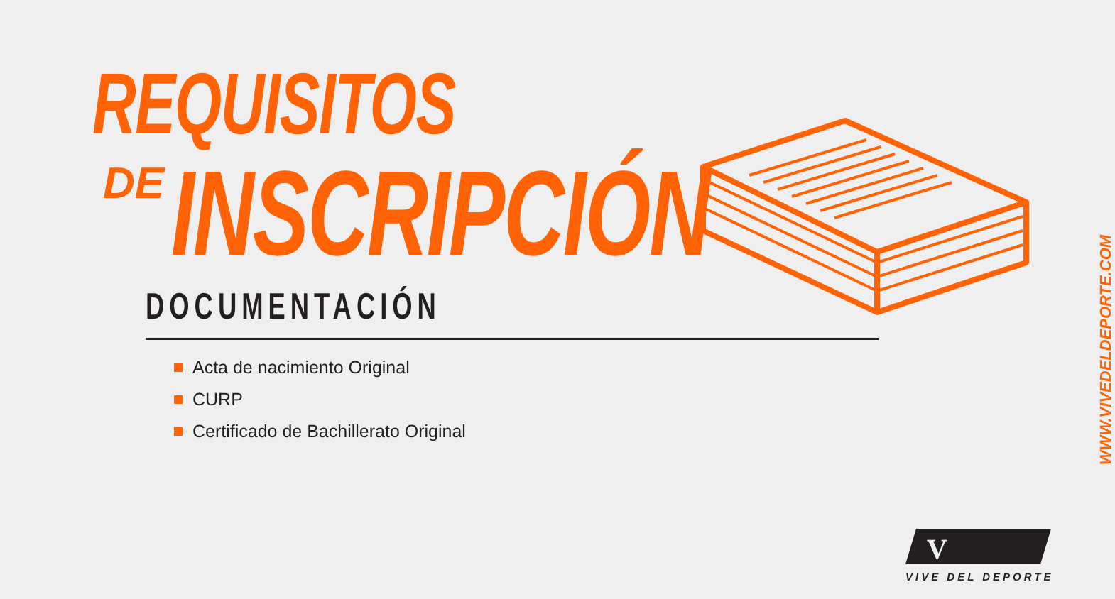REQUISITOS
DE
INSCRIPCIÓN
DOCUMENTACIÓN
Acta de nacimiento Original
CURP
Certificado de Bachillerato Original
WWW.VIVEDELDEPORTE.COM
V
®
VIVE DEL DEPORTE